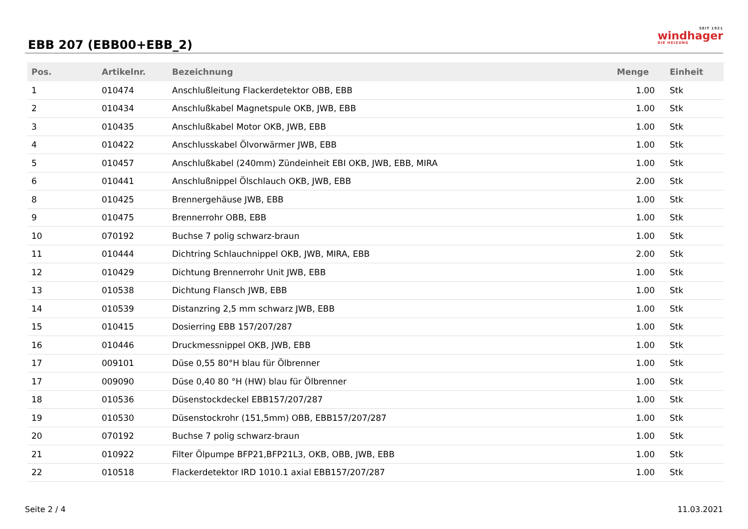EBB 207 (EBB00+EBB_2)
SEIT 1921
windhager
DIE HEIZUNG
| Pos. | Artikelnr. | Bezeichnung | Menge | Einheit |
| --- | --- | --- | --- | --- |
| 1 | 010474 | Anschlußleitung Flackerdetektor OBB, EBB | 1.00 | Stk |
| 2 | 010434 | Anschlußkabel Magnetspule OKB, JWB, EBB | 1.00 | Stk |
| 3 | 010435 | Anschlußkabel Motor OKB, JWB, EBB | 1.00 | Stk |
| 4 | 010422 | Anschlusskabel Ölvorwärmer JWB, EBB | 1.00 | Stk |
| 5 | 010457 | Anschlußkabel (240mm) Zündeinheit EBI OKB, JWB, EBB, MIRA | 1.00 | Stk |
| 6 | 010441 | Anschlußnippel Ölschlauch OKB, JWB, EBB | 2.00 | Stk |
| 8 | 010425 | Brennergehäuse JWB, EBB | 1.00 | Stk |
| 9 | 010475 | Brennerrohr OBB, EBB | 1.00 | Stk |
| 10 | 070192 | Buchse 7 polig schwarz-braun | 1.00 | Stk |
| 11 | 010444 | Dichtring Schlauchnippel OKB, JWB, MIRA, EBB | 2.00 | Stk |
| 12 | 010429 | Dichtung Brennerrohr Unit JWB, EBB | 1.00 | Stk |
| 13 | 010538 | Dichtung Flansch JWB, EBB | 1.00 | Stk |
| 14 | 010539 | Distanzring 2,5 mm schwarz JWB, EBB | 1.00 | Stk |
| 15 | 010415 | Dosierring EBB 157/207/287 | 1.00 | Stk |
| 16 | 010446 | Druckmessnippel OKB, JWB, EBB | 1.00 | Stk |
| 17 | 009101 | Düse 0,55 80°H blau für Ölbrenner | 1.00 | Stk |
| 17 | 009090 | Düse 0,40 80 °H (HW) blau für Ölbrenner | 1.00 | Stk |
| 18 | 010536 | Düsenstockdeckel EBB157/207/287 | 1.00 | Stk |
| 19 | 010530 | Düsenstockrohr (151,5mm) OBB, EBB157/207/287 | 1.00 | Stk |
| 20 | 070192 | Buchse 7 polig schwarz-braun | 1.00 | Stk |
| 21 | 010922 | Filter Ölpumpe BFP21,BFP21L3, OKB, OBB, JWB, EBB | 1.00 | Stk |
| 22 | 010518 | Flackerdetektor IRD 1010.1 axial EBB157/207/287 | 1.00 | Stk |
Seite 2 / 4 11.03.2021